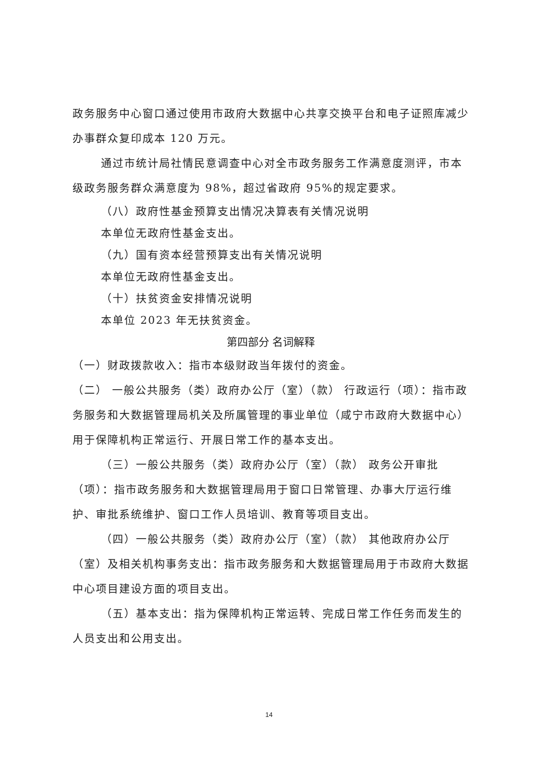政务服务中心窗口通过使用市政府大数据中心共享交换平台和电子证照库减少办事群众复印成本 120 万元。
通过市统计局社情民意调查中心对全市政务服务工作满意度测评，市本级政务服务群众满意度为 98%，超过省政府 95%的规定要求。
（八）政府性基金预算支出情况决算表有关情况说明
本单位无政府性基金支出。
（九）国有资本经营预算支出有关情况说明
本单位无政府性基金支出。
（十）扶贫资金安排情况说明
本单位 2023 年无扶贫资金。
第四部分 名词解释
（一）财政拨款收入：指市本级财政当年拨付的资金。
（二） 一般公共服务（类）政府办公厅（室）（款） 行政运行（项）：指市政务服务和大数据管理局机关及所属管理的事业单位（咸宁市政府大数据中心）用于保障机构正常运行、开展日常工作的基本支出。
（三）一般公共服务（类）政府办公厅（室）（款） 政务公开审批（项）：指市政务服务和大数据管理局用于窗口日常管理、办事大厅运行维护、审批系统维护、窗口工作人员培训、教育等项目支出。
（四）一般公共服务（类）政府办公厅（室）（款） 其他政府办公厅（室）及相关机构事务支出：指市政务服务和大数据管理局用于市政府大数据中心项目建设方面的项目支出。
（五）基本支出：指为保障机构正常运转、完成日常工作任务而发生的人员支出和公用支出。
14